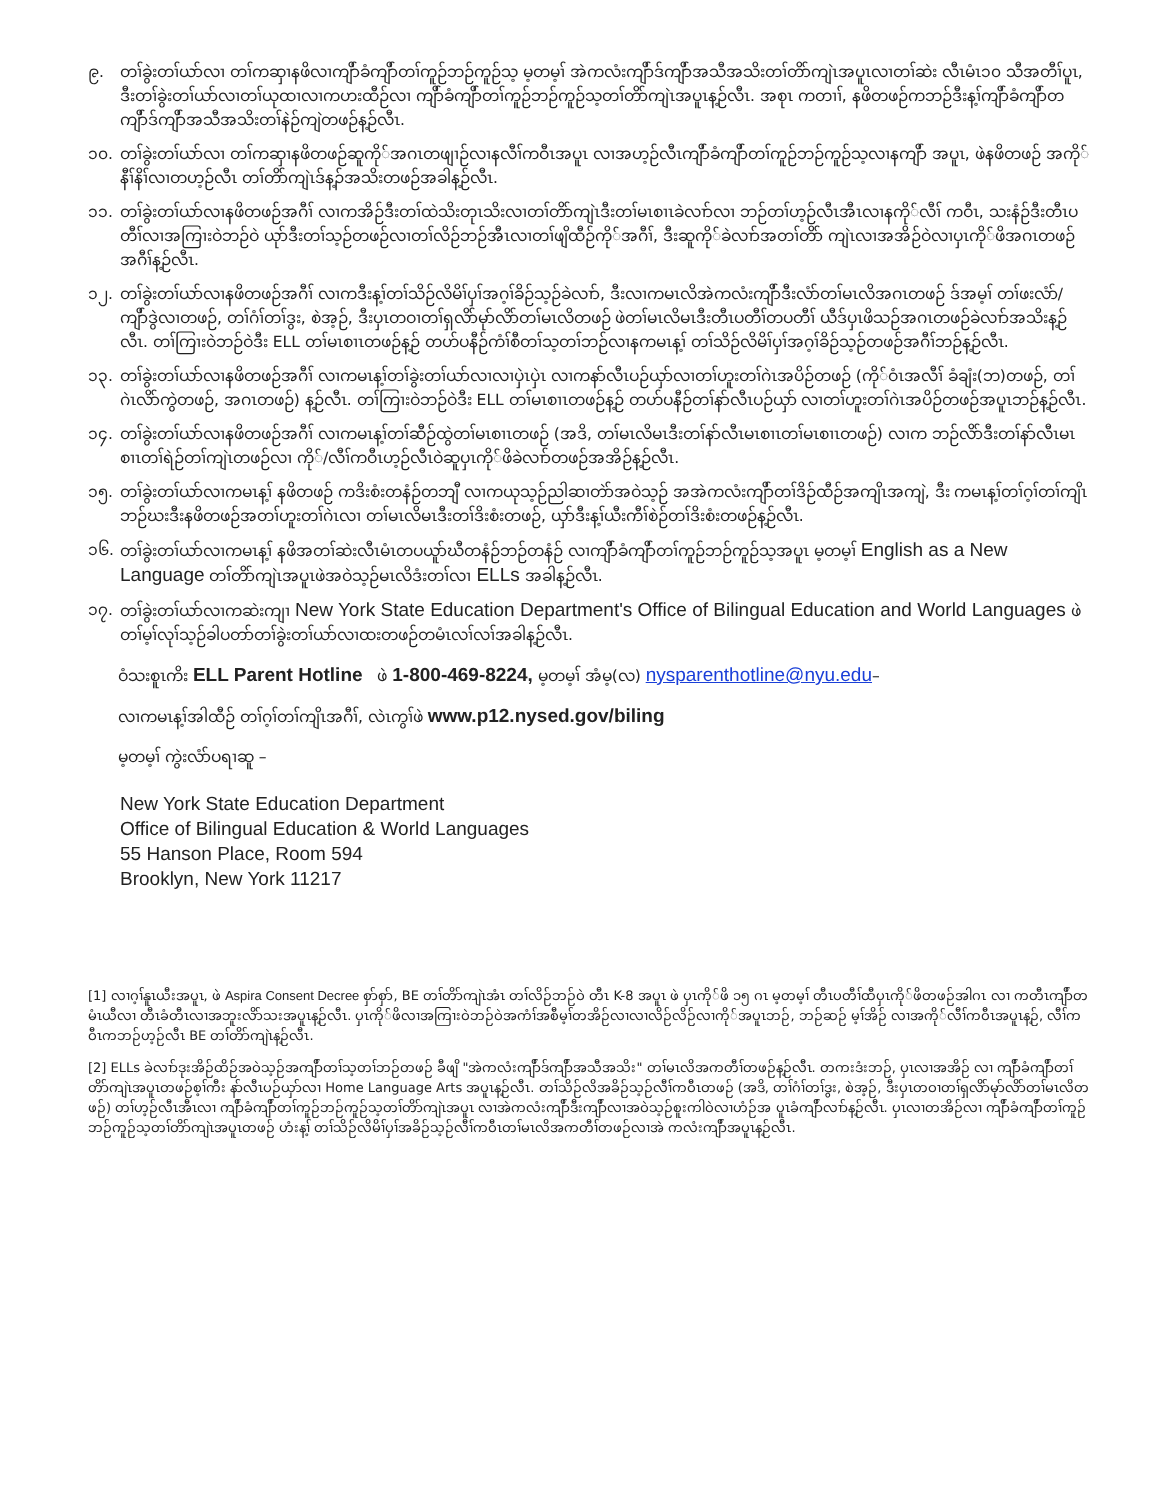၉. တၢ်ခွဲးတၢ်ယာ်လၢ တၢ်ကဆှၢနဖိလၢကျိာ်ခံကျိာ်တၢ်ကူဉ်ဘဉ်ကူဉ်သ့ မ့တမ့ၢ် အဲကလံးကျိာ်ဒ်ကျိာ်အသီအသိးတၢ်တိာ်ကျဲၤအပူၤလၢတၢ်ဆဲး လီၤမံၤ၁၀ သီအတီၢ်ပူၤ, ဒီးတၢ်ခွဲးတၢ်ယာ်လၢတၢ်ယုထၢလၢကဟးထီဉ်လၢ ကျိာ်ခံကျိာ်တၢ်ကူဉ်ဘဉ်ကူဉ်သ့တၢ်တိာ်ကျဲၤအပူၤန့ဉ်လီၤ. အစုၤ ကတၢၢ်, နဖိတဖဉ်ကဘဉ်ဒီးန့ၢ်ကျိာ်ခံကျိာ်တကျိာ်ဒ်ကျိာ်အသီအသိးတၢ်နဲဉ်ကျဲတဖဉ်န့ဉ်လီၤ.
၁၀. တၢ်ခွဲးတၢ်ယာ်လၢ တၢ်ကဆှၢနဖိတဖဉ်ဆူကို်အဂၤတဖျၢဉ်လၢနလီၢ်ကဝီၤအပူၤ လၢအဟ့ဉ်လီၤကျိာ်ခံကျိာ်တၢ်ကူဉ်ဘဉ်ကူဉ်သ့လၢနကျိာ် အပူၤ, ဖဲနဖိတဖဉ် အကို်နီၢ်နိၢ်လၢတဟ့ဉ်လီၤ တၢ်တိာ်ကျဲၤဒ်န့ၣ်အသိးတဖဉ်အခါန့ဉ်လီၤ.
၁၁. တၢ်ခွဲးတၢ်ယာ်လၢနဖိတဖဉ်အဂီၢ် လၢကအိဉ်ဒီးတၢ်ထဲသိးတုၤသိးလၢတၢ်တိာ်ကျဲၤဒီးတၢ်မၤစၢၤခဲလၢာ်လၢ ဘဉ်တၢ်ဟ့ဉ်လီၤအီၤလၢနကို်လီၢ် ကဝီၤ, သးနံဉ်ဒီးတီၤပတီၢ်လၢအကြၢးဝဲဘဉ်ဝဲ ယုာ်ဒီးတၢ်သ့ဉ်တဖဉ်လၢတၢ်လိဉ်ဘဉ်အီၤလၢတၢ်ဖျိထီဉ်ကို်အဂီၢ်, ဒီးဆူကို်ခဲလၢာ်အတၢ်တိာ် ကျဲၤလၢအအိဉ်ဝဲလၢပှၤကို်ဖိအဂၤတဖဉ်အဂီၢ်န့ဉ်လီၤ.
၁၂. တၢ်ခွဲးတၢ်ယာ်လၢနဖိတဖဉ်အဂီၢ် လၢကဒီးန့ၢ်တၢ်သိဉ်လိမိၢ်ပှၢ်အဂ့ၢ်ခိဉ်သ့ဉ်ခဲလၢာ်, ဒီးလၢကမၤလိအဲကလံးကျိာ်ဒီးလံာ်တၢ်မၤလိအဂၤတဖဉ် ဒ်အမ့ၢ် တၢ်ဖးလံာ်/ကျိာ်ဒွဲလၢတဖဉ်, တၢ်ဂံၢ်တၢ်ဒွး, စဲအ့ဉ်, ဒီးပှၤတဝၢတၢ်ရှလိာ်မုာ်လိာ်တၢ်မၤလိတဖဉ် ဖဲတၢ်မၤလိမၤဒီးတီၤပတီၢ်တပတီၢ် ယီဒ်ပှၤဖိသဉ်အဂၤတဖဉ်ခဲလၢာ်အသိးန့ဉ်လီၤ. တၢ်ကြၢးဝဲဘဉ်ဝဲဒီး ELL တၢ်မၤစၢၤတဖဉ်န့ဉ် တဟ်ပနီဉ်ကံၢ်စီတၢ်သ့တၢ်ဘဉ်လၢနကမၤန့ၢ် တၢ်သိဉ်လိမိၢ်ပှၢ်အဂ့ၢ်ခိဉ်သ့ဉ်တဖဉ်အဂီၢ်ဘဉ်န့ဉ်လီၤ.
၁၃. တၢ်ခွဲးတၢ်ယာ်လၢနဖိတဖဉ်အဂီၢ် လၢကမၤန့ၢ်တၢ်ခွဲးတၢ်ယာ်လၢလၢပှဲၤပှဲၤ လၢကနာ်လီၤပဉ်ယှာ်လၢတၢ်ဟူးတၢ်ဂဲၤအပိဉ်တဖဉ် (ကို်ဝံၤအလီၢ် ခံချံး(ဘ)တဖဉ်, တၢ်ဂဲၤလိာ်ကွဲတဖဉ်, အဂၤတဖဉ်) န့ဉ်လီၤ. တၢ်ကြၢးဝဲဘဉ်ဝဲဒီး ELL တၢ်မၤစၢၤတဖဉ်န့ဉ် တဟ်ပနီဉ်တၢ်နာ်လီၤပဉ်ယှာ် လၢတၢ်ဟူးတၢ်ဂဲၤအပိဉ်တဖဉ်အပူၤဘဉ်န့ဉ်လီၤ.
၁၄. တၢ်ခွဲးတၢ်ယာ်လၢနဖိတဖဉ်အဂီၢ် လၢကမၤန့ၢ်တၢ်ဆီဉ်ထွဲတၢ်မၤစၢၤတဖဉ် (အဒိ, တၢ်မၤလိမၤဒီးတၢ်နာ်လီၤမၤစၢၤတၢ်မၤစၢၤတဖဉ်) လၢက ဘဉ်လိာ်ဒီးတၢ်နာ်လီၤမၤစၢၤတၢ်ရဲဉ်တၢ်ကျဲၤတဖဉ်လၢ ကို်/လီၢ်ကဝီၤဟ့ဉ်လီၤဝဲဆူပှၤကို်ဖိခဲလၢာ်တဖဉ်အအိဉ်န့ဉ်လီၤ.
၁၅. တၢ်ခွဲးတၢ်ယာ်လၢကမၤန့ၢ် နဖိတဖဉ် ကဒိးစံးတနံဉ်တဘျီ လၢကယုသ့ဉ်ညါဆၢတဲာ်အဝဲသ့ဉ် အအဲကလံးကျိာ်တၢ်ဒိဉ်ထီဉ်အကျိၤအကျဲ, ဒီး ကမၤန့ၢ်တၢ်ဂ့ၢ်တၢ်ကျိၤဘဉ်ဃးဒီးနဖိတဖဉ်အတၢ်ဟူးတၢ်ဂဲၤလၢ တၢ်မၤလိမၤဒီးတၢ်ဒိးစံးတဖဉ်, ယှာ်ဒီးန့ၢ်ယီးကီၢ်စဲဉ်တၢ်ဒိးစံးတဖဉ်န့ဉ်လီၤ.
၁၆. တၢ်ခွဲးတၢ်ယာ်လၢကမၤန့ၢ် နဖိအတၢ်ဆဲးလီၤမံၤတပယူာ်ဃီတနံဉ်ဘဉ်တနံဉ် လၢကျိာ်ခံကျိာ်တၢ်ကူဉ်ဘဉ်ကူဉ်သ့အပူၤ မ့တမ့ၢ် English as a New Language တၢ်တိာ်ကျဲၤအပူၤဖဲအဝဲသ့ဉ်မၤလိဒံးတၢ်လၢ ELLs အခါန့ဉ်လီၤ.
၁၇. တၢ်ခွဲးတၢ်ယာ်လၢကဆဲးကျၢ New York State Education Department's Office of Bilingual Education and World Languages ဖဲတၢ်မ့ၢ်လုၢ်သ့ဉ်ခါပတာ်တၢ်ခွဲးတၢ်ယာ်လၢထးတဖဉ်တမံၤလၢ်လၢ်အခါန့ဉ်လီၤ.
ဝံသးစူၤကိး ELL Parent Hotline ဖဲ 1-800-469-8224, မ့တမ့ၢ် အံမ့(လ) nysparenthotline@nyu.edu–
လၢကမၤန့ၢ်အါထီဉ် တၢ်ဂ့ၢ်တၢ်ကျိၤအဂီၢ်, လဲၤကွၢ်ဖဲ www.p12.nysed.gov/biling
မ့တမ့ၢ် ကွဲးလံာ်ပရၢဆူ –
New York State Education Department
Office of Bilingual Education & World Languages
55 Hanson Place, Room 594
Brooklyn, New York 11217
[1] လၢဂ့ၢ်နူၤယီးအပူၤ, ဖဲ Aspira Consent Decree စှာ်စှာ်, BE တၢ်တိာ်ကျဲၤအံၤ တၢ်လိဉ်ဘဉ်ဝဲ တီၤ K-8 အပူၤ ဖဲ ပှၤကို်ဖိ ၁၅ ဂၤ မ့တမ့ၢ် တီၤပတီၢ်ထီပှၤကို်ဖိတဖဉ်အါဂၤ လၢ ကတီၤကျိာ်တမံၤယီလၢ တီၤခံတီၤလၢအဘူးလိာ်သးအပူၤန့ဉ်လီၤ. ပှၤကို်ဖိလၢအကြၢးဝဲဘဉ်ဝဲအကံၢ်အစီမ့ၢ်တအိဉ်လၢလၢလိဉ်လိဉ်လၢကို်အပူၤဘဉ်, ဘဉ်ဆဉ် မ့ၢ်အိဉ် လၢအကို်လီၢ်ကဝီၤအပူၤန့ဉ်, လီၢ်ကဝီၤကဘဉ်ဟ့ဉ်လီၤ BE တၢ်တိာ်ကျဲၤန့ဉ်လီၤ.
[2] ELLs ခဲလၢာ်ဒုးအိဉ်ထိဉ်အဝဲသ့ဉ်အကျိာ်တၢ်သ့တၢ်ဘဉ်တဖဉ် ခီဖျိ "အဲကလံးကျိာ်ဒ်ကျိာ်အသီအသိး" တၢ်မၤလိအကတီၢ်တဖဉ်န့ဉ်လီၤ. တကးဒံးဘဉ်, ပှၤလၢအအိဉ် လၢ ကျိာ်ခံကျိာ်တၢ်တိာ်ကျဲၤအပူၤတဖဉ်စ့ၢ်ကီး နာ်လီၤပဉ်ယှာ်လၢ Home Language Arts အပူၤန့ဉ်လီၤ. တၢ်သိဉ်လိအခိဉ်သ့ဉ်လီၢ်ကဝီၤတဖဉ် (အဒိ, တၢ်ဂံၢ်တၢ်ဒွး, စဲအ့ဉ်, ဒီးပှၤတဝၢတၢ်ရှလိာ်မုာ်လိာ်တၢ်မၤလိတဖဉ်) တၢ်ဟ့ဉ်လီၤအီၤလၢ ကျိာ်ခံကျိာ်တၢ်ကူဉ်ဘဉ်ကူဉ်သ့တၢ်တိာ်ကျဲၤအပူၤ လၢအဲကလံးကျိာ်ဒီးကျိာ်လၢအဝဲသ့ဉ်စူးကါဝဲလၢဟံဉ်အ ပူၤခံကျိာ်လၢာ်န့ဉ်လီၤ. ပှၤလၢတအိဉ်လၢ ကျိာ်ခံကျိာ်တၢ်ကူဉ်ဘဉ်ကူဉ်သ့တၢ်တိာ်ကျဲၤအပူၤတဖဉ် ဟံးန့ၢ် တၢ်သိဉ်လိမိၢ်ပှၢ်အခိဉ်သ့ဉ်လီၢ်ကဝီၤတၢ်မၤလိအကတီၢ်တဖဉ်လၢအဲ ကလံးကျိာ်အပူၤန့ဉ်လီၤ.